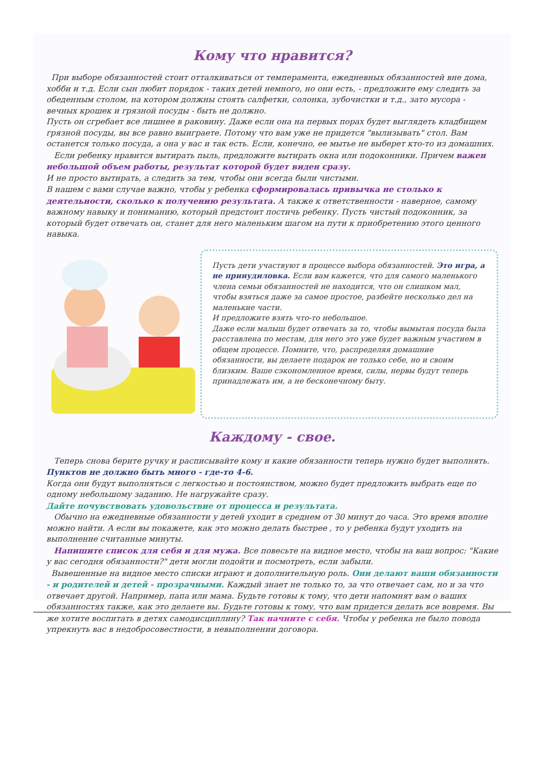Кому что нравится?
При выборе обязанностей стоит отталкиваться от темперамента, ежедневных обязанностей вне дома, хобби и т.д. Если сын любит порядок - таких детей немного, но они есть, - предложите ему следить за обеденным столом, на котором должны стоять салфетки, солонка, зубочистки и т.д., зато мусора - вечных крошек и грязной посуды - быть не должно.
Пусть он сгребает все лишнее в раковину. Даже если она на первых порах будет выглядеть кладбищем грязной посуды, вы все равно выиграете. Потому что вам уже не придется "вылизывать" стол. Вам останется только посуда, а она у вас и так есть. Если, конечно, ее мытье не выберет кто-то из домашних.
Если ребенку нравится вытирать пыль, предложите вытирать окна или подоконники. Причем важен небольшой объем работы, результат которой будет виден сразу.
И не просто вытирать, а следить за тем, чтобы они всегда были чистыми.
В нашем с вами случае важно, чтобы у ребенка сформировалась привычка не столько к деятельности, сколько к получению результата. А также к ответственности - наверное, самому важному навыку и пониманию, который предстоит постичь ребенку. Пусть чистый подоконник, за который будет отвечать он, станет для него маленьким шагом на пути к приобретению этого ценного навыка.
Пусть дети участвуют в процессе выбора обязанностей. Это игра, а не принудиловка. Если вам кажется, что для самого маленького члена семьи обязанностей не находится, что он слишком мал, чтобы взяться даже за самое простое, разбейте несколько дел на маленькие части.
И предложите взять что-то небольшое.
Даже если малыш будет отвечать за то, чтобы вымытая посуда была расставлена по местам, для него это уже будет важным участием в общем процессе. Помните, что, распределяя домашние обязанности, вы делаете подарок не только себе, но и своим близким. Ваше сэкономленное время, силы, нервы будут теперь принадлежать им, а не бесконечному быту.
Каждому - свое.
Теперь снова берите ручку и расписывайте кому и какие обязанности теперь нужно будет выполнять. Пунктов не должно быть много - где-то 4-6.
Когда они будут выполняться с легкостью и постоянством, можно будет предложить выбрать еще по одному небольшому заданию. Не нагружайте сразу.
Дайте почувствовать удовольствие от процесса и результата.
Обычно на ежедневные обязанности у детей уходит в среднем от 30 минут до часа. Это время вполне можно найти. А если вы покажете, как это можно делать быстрее , то у ребенка будут уходить на выполнение считанные минуты.
Напишите список для себя и для мужа. Все повесьте на видное место, чтобы на ваш вопрос: "Какие у вас сегодня обязанности?" дети могли подойти и посмотреть, если забыли.
Вывешенные на видное место списки играют и дополнительную роль. Они делают ваши обязанности - и родителей и детей - прозрачными. Каждый знает не только то, за что отвечает сам, но и за что отвечает другой. Например, папа или мама. Будьте готовы к тому, что дети напомнят вам о ваших обязанностях также, как это делаете вы. Будьте готовы к тому, что вам придется делать все вовремя. Вы же хотите воспитать в детях самодисциплину? Так начните с себя. Чтобы у ребенка не было повода упрекнуть вас в недобросовестности, в невыполнении договора.